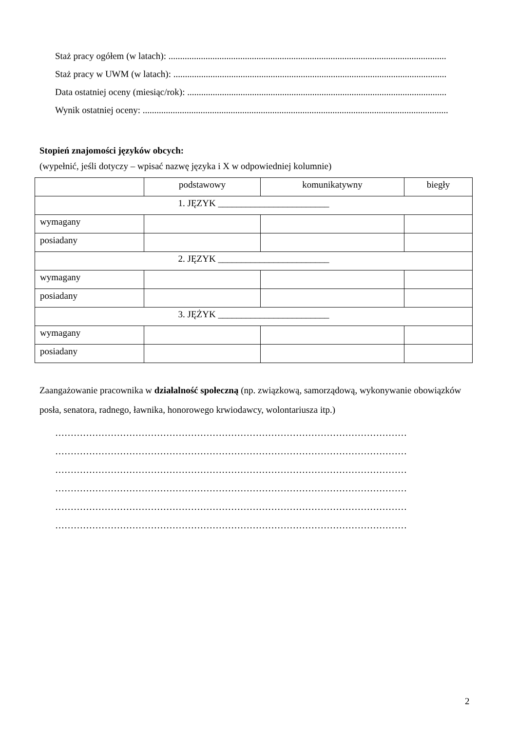Staż pracy ogółem (w latach): ........................................................................................................................
Staż pracy w UWM (w latach): ......................................................................................................................
Data ostatniej oceny (miesiąc/rok): ................................................................................................................
Wynik ostatniej oceny: ....................................................................................................................................
Stopień znajomości języków obcych:
(wypełnić, jeśli dotyczy – wpisać nazwę języka i X w odpowiedniej kolumnie)
| | podstawowy | komunikatywny | biegły |
| 1. JĘZYK ________________________ | | | |
| wymagany | | | |
| posiadany | | | |
| 2. JĘZYK ________________________ | | | |
| wymagany | | | |
| posiadany | | | |
| 3. JĘŻYK ________________________ | | | |
| wymagany | | | |
| posiadany | | | |
Zaangażowanie pracownika w działalność społeczną (np. związkową, samorządową, wykonywanie obowiązków posła, senatora, radnego, ławnika, honorowego krwiodawcy, wolontariusza itp.)
……………………………………………………………………………………………………
……………………………………………………………………………………………………
……………………………………………………………………………………………………
……………………………………………………………………………………………………
……………………………………………………………………………………………………
……………………………………………………………………………………………………
2